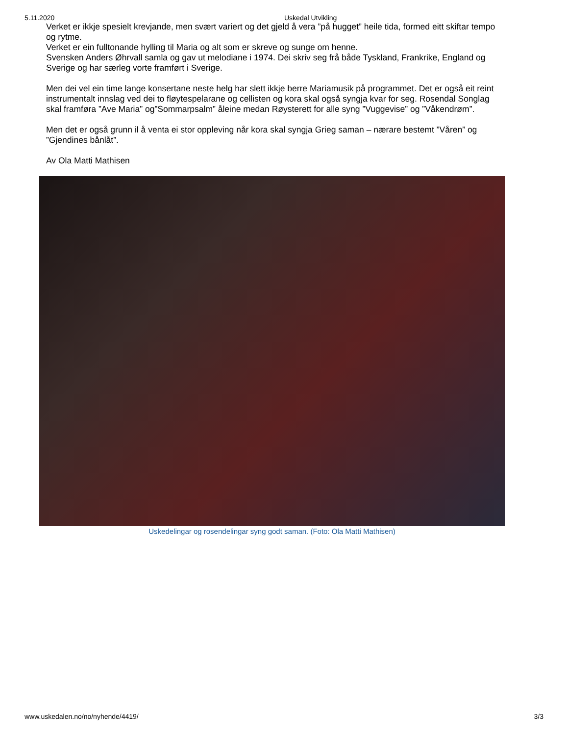5.11.2020 Uskedal Utvikling
Verket er ikkje spesielt krevjande, men svært variert og det gjeld å vera ”på hugget” heile tida, formed eitt skiftar tempo og rytme.
Verket er ein fulltonande hylling til Maria og alt som er skreve og sunge om henne.
Svensken Anders Øhrvall samla og gav ut melodiane i 1974. Dei skriv seg frå både Tyskland, Frankrike, England og Sverige og har særleg vorte framført i Sverige.
Men dei vel ein time lange konsertane neste helg har slett ikkje berre Mariamusik på programmet. Det er også eit reint instrumentalt innslag ved dei to fløytespelarane og cellisten og kora skal også syngja kvar for seg. Rosendal Songlag skal framføra ”Ave Maria” og”Sommarpsalm” åleine medan Røysterett for alle syng ”Vuggevise” og ”Våkendrøm”.
Men det er også grunn il å venta ei stor oppleving når kora skal syngja Grieg saman – nærare bestemt ”Våren” og ”Gjendines bånlåt”.
Av Ola Matti Mathisen
Uskedelingar og rosendelingar syng godt saman. (Foto: Ola Matti Mathisen)
www.uskedalen.no/no/nyhende/4419/ 3/3